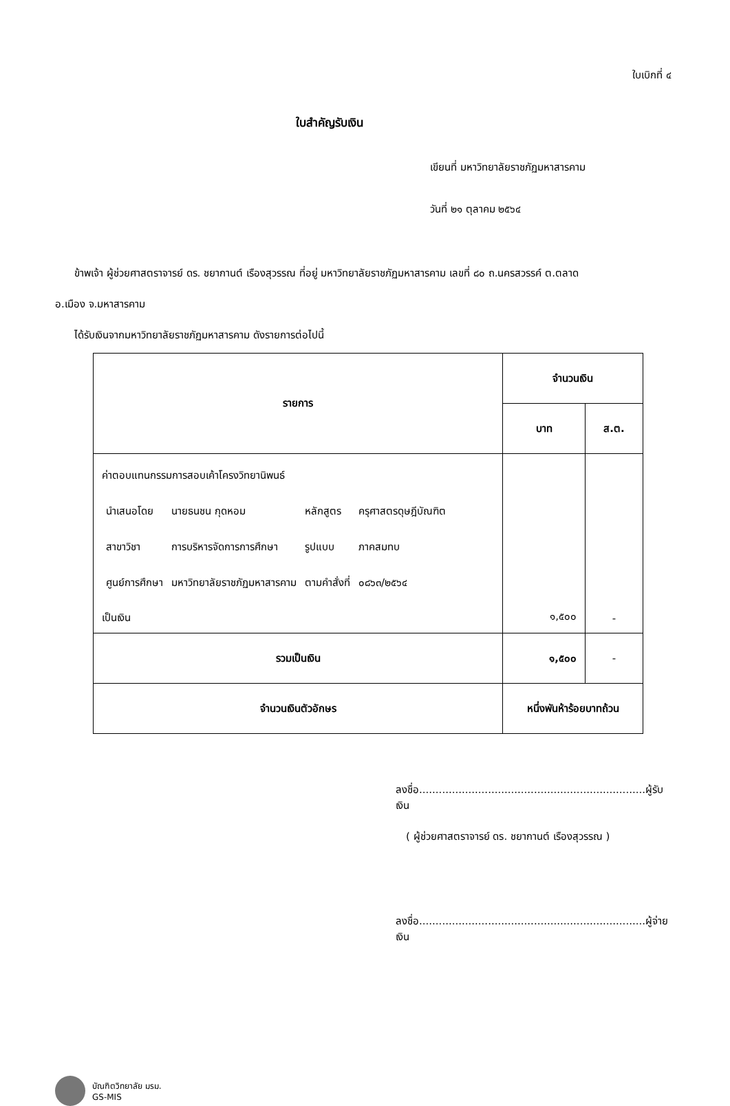ใบเบิกที่ ๔
ใบสำคัญรับเงิน
เขียนที่ มหาวิทยาลัยราชภัฏมหาสารคาม
วันที่ ๒๑ ตุลาคม ๒๕๖๔
ข้าพเจ้า ผู้ช่วยศาสตราจารย์ ดร. ชยากานต์ เรืองสุวรรณ ที่อยู่ มหาวิทยาลัยราชภัฏมหาสารคาม เลขที่ ๘๐ ถ.นครสวรรค์ ต.ตลาด
อ.เมือง จ.มหาสารคาม
ได้รับเงินจากมหาวิทยาลัยราชภัฏมหาสารคาม ดังรายการต่อไปนี้
| รายการ | จำนวนเงิน | |
| --- | --- | --- |
| | บาท | ส.ต. |
| ค่าตอบแทนกรรมการสอบเค้าโครงวิทยานิพนธ์ / นำเสนอโดย / นายธนชน กุดหอม / หลักสูตร / ครุศาสตรดุษฎีบัณฑิต / / สาขาวิชา / การบริหารจัดการการศึกษา / รูปแบบ / ภาคสมทบ / / ศูนย์การศึกษา / มหาวิทยาลัยราชภัฏมหาสารคาม / ตามคำสั่งที่ / ๐๘๖๓/๒๕๖๔ / เป็นเงิน | ๑,๕๐๐ | - |
| รวมเป็นเงิน | ๑,๕๐๐ | - |
| จำนวนเงินตัวอักษร | หนึ่งพันห้าร้อยบาทถ้วน | |
ลงชื่อ.....................................................................ผู้รับเงิน
( ผู้ช่วยศาสตราจารย์ ดร. ชยากานต์ เรืองสุวรรณ )
ลงชื่อ.....................................................................ผู้จ่ายเงิน
บัณฑิตวิทยาลัย มรม.
GS-MIS